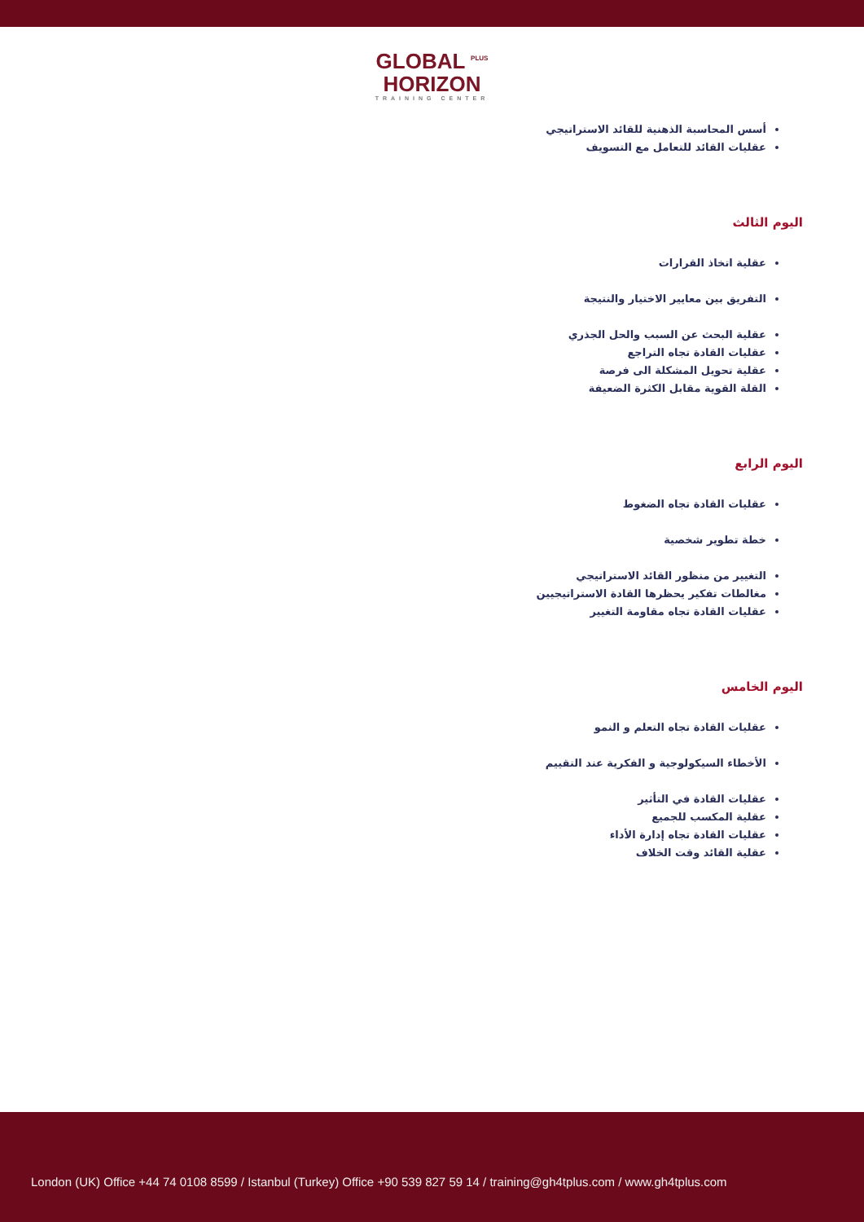GLOBAL <sup>PLUS</sup>
HORIZON
TRAINING CENTER
أسس المحاسبة الذهنية للقائد الاستراتيجي
عقليات القائد للتعامل مع التسويف
اليوم الثالث
عقلية اتخاذ القرارات
التفريق بين معايير الاختيار والنتيجة
عقلية البحث عن السبب والحل الجذري
عقليات القادة تجاه التراجع
عقلية تحويل المشكلة الى فرصة
القلة القوية مقابل الكثرة الضعيفة
اليوم الرابع
عقليات القادة تجاه الضغوط
خطة تطوير شخصية
التغيير من منظور القائد الاستراتيجي
مغالطات تفكير يحظرها القادة الاستراتيجيين
عقليات القادة تجاه مقاومة التغيير
اليوم الخامس
عقليات القادة تجاه التعلم و النمو
الأخطاء السيكولوجية و الفكرية عند التقييم
عقليات القادة في التأثير
عقلية المكسب للجميع
عقليات القادة تجاه إدارة الأداء
عقلية القائد وقت الخلاف
London (UK) Office +44 74 0108 8599 / Istanbul (Turkey) Office +90 539 827 59 14 / training@gh4tplus.com / www.gh4tplus.com